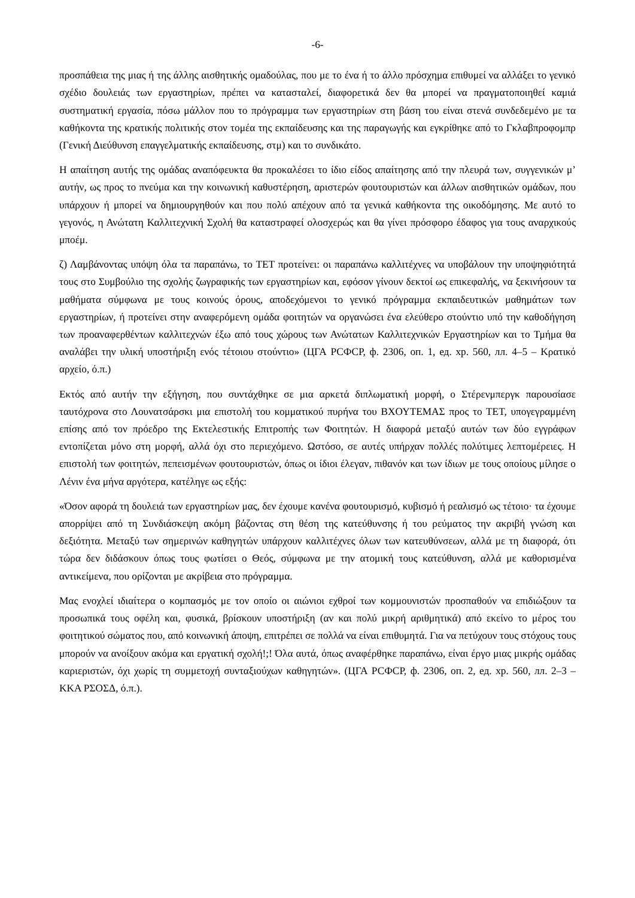-6-
προσπάθεια της μιας ή της άλλης αισθητικής ομαδούλας, που με το ένα ή το άλλο πρόσχημα επιθυμεί να αλλάξει το γενικό σχέδιο δουλειάς των εργαστηρίων, πρέπει να κατασταλεί, διαφορετικά δεν θα μπορεί να πραγματοποιηθεί καμιά συστηματική εργασία, πόσω μάλλον που το πρόγραμμα των εργαστηρίων στη βάση του είναι στενά συνδεδεμένο με τα καθήκοντα της κρατικής πολιτικής στον τομέα της εκπαίδευσης και της παραγωγής και εγκρίθηκε από το Γκλαβπροφομπρ (Γενική Διεύθυνση επαγγελματικής εκπαίδευσης, στμ) και το συνδικάτο.
Η απαίτηση αυτής της ομάδας αναπόφευκτα θα προκαλέσει το ίδιο είδος απαίτησης από την πλευρά των, συγγενικών μ’ αυτήν, ως προς το πνεύμα και την κοινωνική καθυστέρηση, αριστερών φουτουριστών και άλλων αισθητικών ομάδων, που υπάρχουν ή μπορεί να δημιουργηθούν και που πολύ απέχουν από τα γενικά καθήκοντα της οικοδόμησης. Με αυτό το γεγονός, η Ανώτατη Καλλιτεχνική Σχολή θα καταστραφεί ολοσχερώς και θα γίνει πρόσφορο έδαφος για τους αναρχικούς μποέμ.
ζ) Λαμβάνοντας υπόψη όλα τα παραπάνω, το ΤΕΤ προτείνει: οι παραπάνω καλλιτέχνες να υποβάλουν την υποψηφιότητά τους στο Συμβούλιο της σχολής ζωγραφικής των εργαστηρίων και, εφόσον γίνουν δεκτοί ως επικεφαλής, να ξεκινήσουν τα μαθήματα σύμφωνα με τους κοινούς όρους, αποδεχόμενοι το γενικό πρόγραμμα εκπαιδευτικών μαθημάτων των εργαστηρίων, ή προτείνει στην αναφερόμενη ομάδα φοιτητών να οργανώσει ένα ελεύθερο στούντιο υπό την καθοδήγηση των προαναφερθέντων καλλιτεχνών έξω από τους χώρους των Ανώτατων Καλλιτεχνικών Εργαστηρίων και το Τμήμα θα αναλάβει την υλική υποστήριξη ενός τέτοιου στούντιο» (ЦГА РСФСР, ф. 2306, оп. 1, ед. хр. 560, лл. 4–5 – Κρατικό αρχείο, ό.π.)
Εκτός από αυτήν την εξήγηση, που συντάχθηκε σε μια αρκετά διπλωματική μορφή, ο Στέρενμπεργκ παρουσίασε ταυτόχρονα στο Λουνατσάρσκι μια επιστολή του κομματικού πυρήνα του ΒΧΟΥΤΕΜΑΣ προς το ΤΕΤ, υπογεγραμμένη επίσης από τον πρόεδρο της Εκτελεστικής Επιτροπής των Φοιτητών. Η διαφορά μεταξύ αυτών των δύο εγγράφων εντοπίζεται μόνο στη μορφή, αλλά όχι στο περιεχόμενο. Ωστόσο, σε αυτές υπήρχαν πολλές πολύτιμες λεπτομέρειες. Η επιστολή των φοιτητών, πεπεισμένων φουτουριστών, όπως οι ίδιοι έλεγαν, πιθανόν και των ίδιων με τους οποίους μίλησε ο Λένιν ένα μήνα αργότερα, κατέληγε ως εξής:
«Όσον αφορά τη δουλειά των εργαστηρίων μας, δεν έχουμε κανένα φουτουρισμό, κυβισμό ή ρεαλισμό ως τέτοιο· τα έχουμε απορρίψει από τη Συνδιάσκεψη ακόμη βάζοντας στη θέση της κατεύθυνσης ή του ρεύματος την ακριβή γνώση και δεξιότητα. Μεταξύ των σημερινών καθηγητών υπάρχουν καλλιτέχνες όλων των κατευθύνσεων, αλλά με τη διαφορά, ότι τώρα δεν διδάσκουν όπως τους φωτίσει ο Θεός, σύμφωνα με την ατομική τους κατεύθυνση, αλλά με καθορισμένα αντικείμενα, που ορίζονται με ακρίβεια στο πρόγραμμα.
Μας ενοχλεί ιδιαίτερα ο κομπασμός με τον οποίο οι αιώνιοι εχθροί των κομμουνιστών προσπαθούν να επιδιώξουν τα προσωπικά τους οφέλη και, φυσικά, βρίσκουν υποστήριξη (αν και πολύ μικρή αριθμητικά) από εκείνο το μέρος του φοιτητικού σώματος που, από κοινωνική άποψη, επιτρέπει σε πολλά να είναι επιθυμητά. Για να πετύχουν τους στόχους τους μπορούν να ανοίξουν ακόμα και εργατική σχολή!;! Όλα αυτά, όπως αναφέρθηκε παραπάνω, είναι έργο μιας μικρής ομάδας καριεριστών, όχι χωρίς τη συμμετοχή συνταξιούχων καθηγητών». (ЦГА РСФСР, ф. 2306, оп. 2, ед. хр. 560, лл. 2–3 – ΚΚΑ ΡΣΟΣΔ, ό.π.).